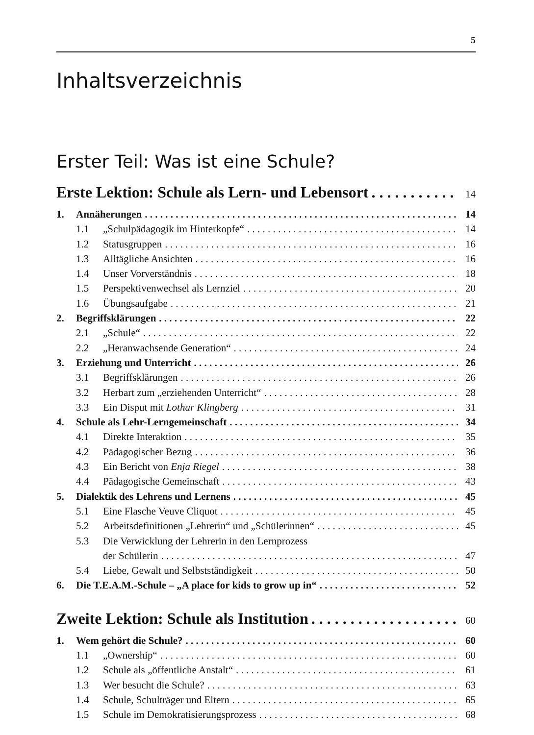5
Inhaltsverzeichnis
Erster Teil: Was ist eine Schule?
Erste Lektion: Schule als Lern- und Lebensort 14
1. Annäherungen 14
1.1 „Schulpädagogik im Hinterkopfe“ 14
1.2 Statusgruppen 16
1.3 Alltägliche Ansichten 16
1.4 Unser Vorverständnis 18
1.5 Perspektivenwechsel als Lernziel 20
1.6 Übungsaufgabe 21
2. Begriffsklärungen 22
2.1 „Schule“ 22
2.2 „Heranwachsende Generation“ 24
3. Erziehung und Unterricht 26
3.1 Begriffsklärungen 26
3.2 Herbart zum „erziehenden Unterricht“ 28
3.3 Ein Disput mit Lothar Klingberg 31
4. Schule als Lehr-Lerngemeinschaft 34
4.1 Direkte Interaktion 35
4.2 Pädagogischer Bezug 36
4.3 Ein Bericht von Enja Riegel 38
4.4 Pädagogische Gemeinschaft 43
5. Dialektik des Lehrens und Lernens 45
5.1 Eine Flasche Veuve Cliquot 45
5.2 Arbeitsdefinitionen „Lehrerin“ und „Schülerinnen“ 45
5.3 Die Verwicklung der Lehrerin in den Lernprozess
der Schülerin 47
5.4 Liebe, Gewalt und Selbstständigkeit 50
6. Die T.E.A.M.-Schule – „A place for kids to grow up in“ 52
Zweite Lektion: Schule als Institution 60
1. Wem gehört die Schule? 60
1.1 „Ownership“ 60
1.2 Schule als „öffentliche Anstalt“ 61
1.3 Wer besucht die Schule? 63
1.4 Schule, Schulträger und Eltern 65
1.5 Schule im Demokratisierungsprozess 68